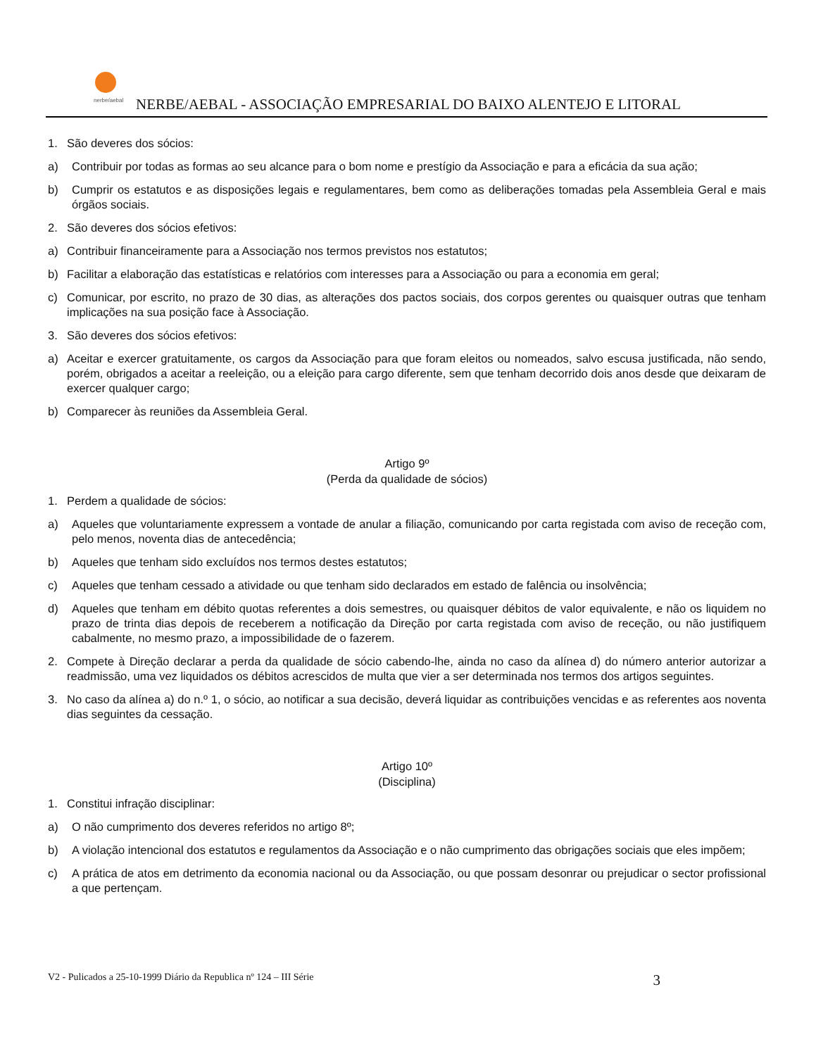nerbe/aebal
NERBE/AEBAL - ASSOCIAÇÃO EMPRESARIAL DO BAIXO ALENTEJO E LITORAL
1. São deveres dos sócios:
a) Contribuir por todas as formas ao seu alcance para o bom nome e prestígio da Associação e para a eficácia da sua ação;
b) Cumprir os estatutos e as disposições legais e regulamentares, bem como as deliberações tomadas pela Assembleia Geral e mais órgãos sociais.
2. São deveres dos sócios efetivos:
a) Contribuir financeiramente para a Associação nos termos previstos nos estatutos;
b) Facilitar a elaboração das estatísticas e relatórios com interesses para a Associação ou para a economia em geral;
c) Comunicar, por escrito, no prazo de 30 dias, as alterações dos pactos sociais, dos corpos gerentes ou quaisquer outras que tenham implicações na sua posição face à Associação.
3. São deveres dos sócios efetivos:
a) Aceitar e exercer gratuitamente, os cargos da Associação para que foram eleitos ou nomeados, salvo escusa justificada, não sendo, porém, obrigados a aceitar a reeleição, ou a eleição para cargo diferente, sem que tenham decorrido dois anos desde que deixaram de exercer qualquer cargo;
b) Comparecer às reuniões da Assembleia Geral.
Artigo 9º
(Perda da qualidade de sócios)
1. Perdem a qualidade de sócios:
a) Aqueles que voluntariamente expressem a vontade de anular a filiação, comunicando por carta registada com aviso de receção com, pelo menos, noventa dias de antecedência;
b) Aqueles que tenham sido excluídos nos termos destes estatutos;
c) Aqueles que tenham cessado a atividade ou que tenham sido declarados em estado de falência ou insolvência;
d) Aqueles que tenham em débito quotas referentes a dois semestres, ou quaisquer débitos de valor equivalente, e não os liquidem no prazo de trinta dias depois de receberem a notificação da Direção por carta registada com aviso de receção, ou não justifiquem cabalmente, no mesmo prazo, a impossibilidade de o fazerem.
2. Compete à Direção declarar a perda da qualidade de sócio cabendo-lhe, ainda no caso da alínea d) do número anterior autorizar a readmissão, uma vez liquidados os débitos acrescidos de multa que vier a ser determinada nos termos dos artigos seguintes.
3. No caso da alínea a) do n.º 1, o sócio, ao notificar a sua decisão, deverá liquidar as contribuições vencidas e as referentes aos noventa dias seguintes da cessação.
Artigo 10º
(Disciplina)
1. Constitui infração disciplinar:
a) O não cumprimento dos deveres referidos no artigo 8º;
b) A violação intencional dos estatutos e regulamentos da Associação e o não cumprimento das obrigações sociais que eles impõem;
c) A prática de atos em detrimento da economia nacional ou da Associação, ou que possam desonrar ou prejudicar o sector profissional a que pertençam.
V2 - Pulicados a 25-10-1999 Diário da Republica nº 124 – III Série 3